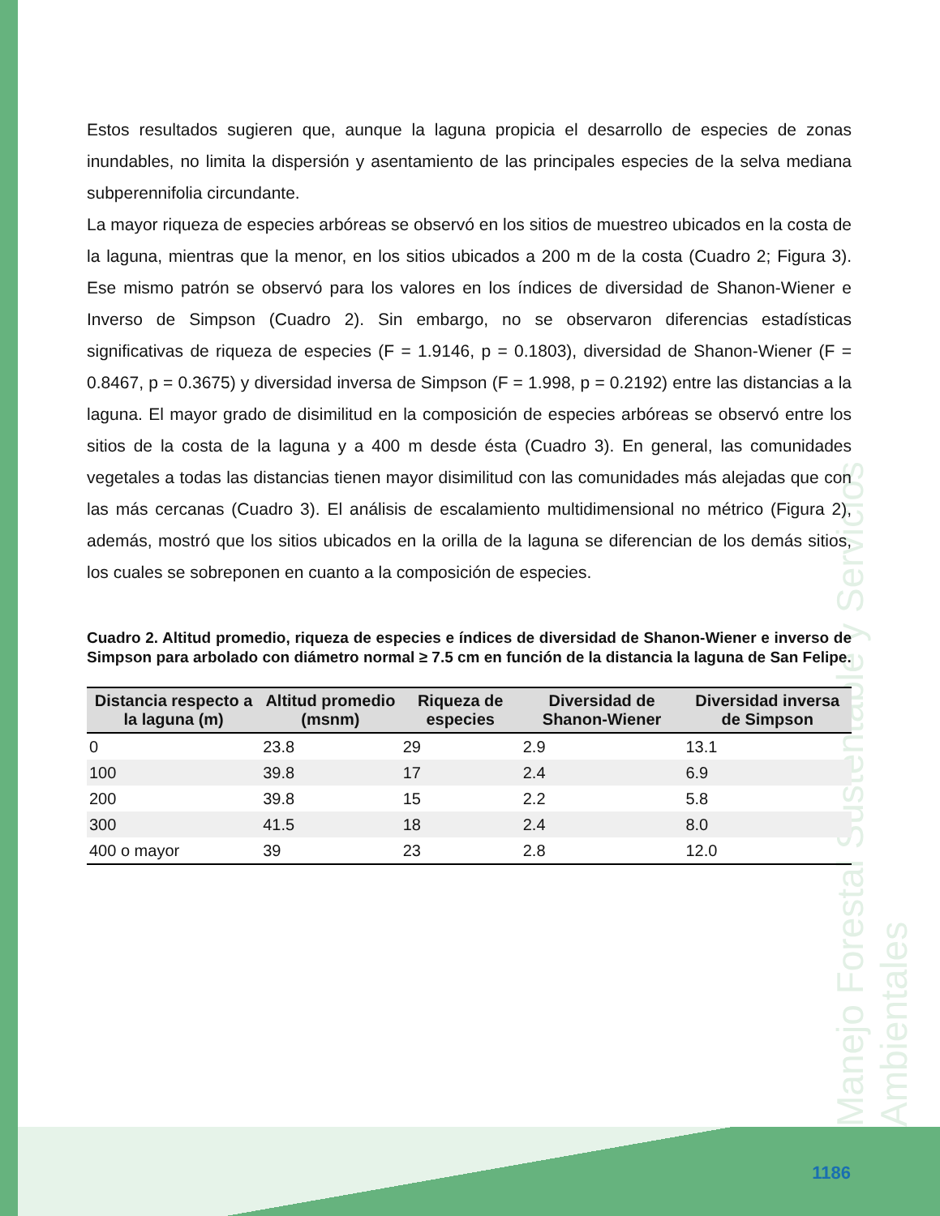Manejo Forestal Sustentable y Servicios Ambientales
Estos resultados sugieren que, aunque la laguna propicia el desarrollo de especies de zonas inundables, no limita la dispersión y asentamiento de las principales especies de la selva mediana subperennifolia circundante.
La mayor riqueza de especies arbóreas se observó en los sitios de muestreo ubicados en la costa de la laguna, mientras que la menor, en los sitios ubicados a 200 m de la costa (Cuadro 2; Figura 3). Ese mismo patrón se observó para los valores en los índices de diversidad de Shanon-Wiener e Inverso de Simpson (Cuadro 2). Sin embargo, no se observaron diferencias estadísticas significativas de riqueza de especies (F = 1.9146, p = 0.1803), diversidad de Shanon-Wiener (F = 0.8467, p = 0.3675) y diversidad inversa de Simpson (F = 1.998, p = 0.2192) entre las distancias a la laguna. El mayor grado de disimilitud en la composición de especies arbóreas se observó entre los sitios de la costa de la laguna y a 400 m desde ésta (Cuadro 3). En general, las comunidades vegetales a todas las distancias tienen mayor disimilitud con las comunidades más alejadas que con las más cercanas (Cuadro 3). El análisis de escalamiento multidimensional no métrico (Figura 2), además, mostró que los sitios ubicados en la orilla de la laguna se diferencian de los demás sitios, los cuales se sobreponen en cuanto a la composición de especies.
Cuadro 2. Altitud promedio, riqueza de especies e índices de diversidad de Shanon-Wiener e inverso de Simpson para arbolado con diámetro normal ≥ 7.5 cm en función de la distancia la laguna de San Felipe.
| Distancia respecto a la laguna (m) | Altitud promedio (msnm) | Riqueza de especies | Diversidad de Shanon-Wiener | Diversidad inversa de Simpson |
| --- | --- | --- | --- | --- |
| 0 | 23.8 | 29 | 2.9 | 13.1 |
| 100 | 39.8 | 17 | 2.4 | 6.9 |
| 200 | 39.8 | 15 | 2.2 | 5.8 |
| 300 | 41.5 | 18 | 2.4 | 8.0 |
| 400 o mayor | 39 | 23 | 2.8 | 12.0 |
1186